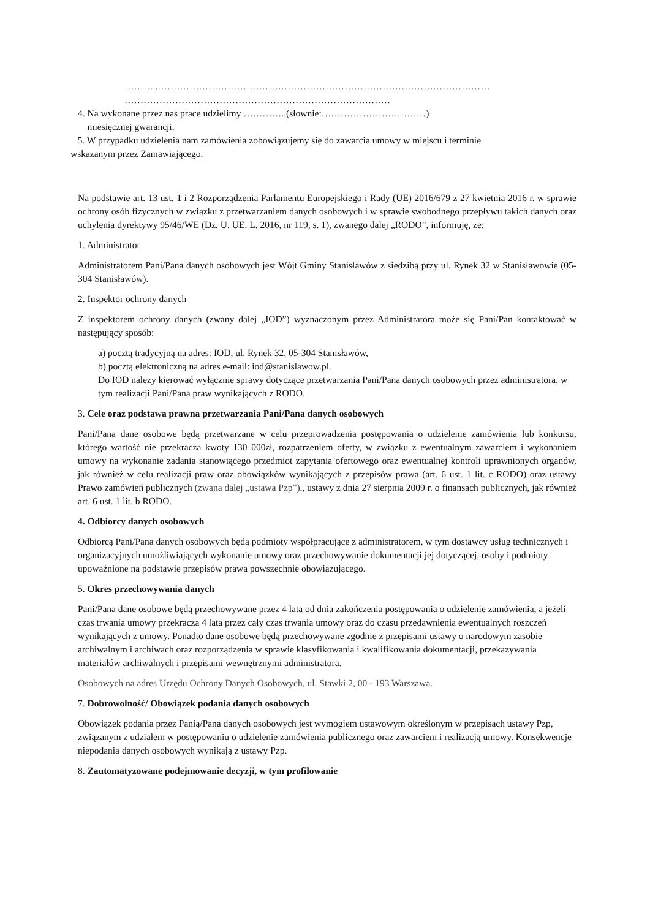………..……………………………………………………………………………………………
…………………………………………………………………………
4. Na wykonane przez nas prace udzielimy …………..(słownie:……………………………)
miesięcznej gwarancji.
5. W przypadku udzielenia nam zamówienia zobowiązujemy się do zawarcia umowy w miejscu i terminie
wskazanym przez Zamawiającego.
Na podstawie art. 13 ust. 1 i 2 Rozporządzenia Parlamentu Europejskiego i Rady (UE) 2016/679 z 27 kwietnia 2016 r. w sprawie ochrony osób fizycznych w związku z przetwarzaniem danych osobowych i w sprawie swobodnego przepływu takich danych oraz uchylenia dyrektywy 95/46/WE (Dz. U. UE. L. 2016, nr 119, s. 1), zwanego dalej „RODO”, informuję, że:
1. Administrator
Administratorem Pani/Pana danych osobowych jest Wójt Gminy Stanisławów z siedzibą przy ul. Rynek 32 w Stanisławowie (05-304 Stanisławów).
2. Inspektor ochrony danych
Z inspektorem ochrony danych (zwany dalej „IOD”) wyznaczonym przez Administratora może się Pani/Pan kontaktować w następujący sposób:
a) pocztą tradycyjną na adres: IOD, ul. Rynek 32, 05-304 Stanisławów,
b) pocztą elektroniczną na adres e-mail: iod@stanislawow.pl.
Do IOD należy kierować wyłącznie sprawy dotyczące przetwarzania Pani/Pana danych osobowych przez administratora, w tym realizacji Pani/Pana praw wynikających z RODO.
3. Cele oraz podstawa prawna przetwarzania Pani/Pana danych osobowych
Pani/Pana dane osobowe będą przetwarzane w celu przeprowadzenia postępowania o udzielenie zamówienia lub konkursu, którego wartość nie przekracza kwoty 130 000zł, rozpatrzeniem oferty, w związku z ewentualnym zawarciem i wykonaniem umowy na wykonanie zadania stanowiącego przedmiot zapytania ofertowego oraz ewentualnej kontroli uprawnionych organów, jak również w celu realizacji praw oraz obowiązków wynikających z przepisów prawa (art. 6 ust. 1 lit. c RODO) oraz ustawy Prawo zamówień publicznych (zwana dalej „ustawa Pzp”)., ustawy z dnia 27 sierpnia 2009 r. o finansach publicznych, jak również art. 6 ust. 1 lit. b RODO.
4. Odbiorcy danych osobowych
Odbiorcą Pani/Pana danych osobowych będą podmioty współpracujące z administratorem, w tym dostawcy usług technicznych i organizacyjnych umożliwiających wykonanie umowy oraz przechowywanie dokumentacji jej dotyczącej, osoby i podmioty upoważnione na podstawie przepisów prawa powszechnie obowiązującego.
5. Okres przechowywania danych
Pani/Pana dane osobowe będą przechowywane przez 4 lata od dnia zakończenia postępowania o udzielenie zamówienia, a jeżeli czas trwania umowy przekracza 4 lata przez cały czas trwania umowy oraz do czasu przedawnienia ewentualnych roszczeń wynikających z umowy. Ponadto dane osobowe będą przechowywane zgodnie z przepisami ustawy o narodowym zasobie archiwalnym i archiwach oraz rozporządzenia w sprawie klasyfikowania i kwalifikowania dokumentacji, przekazywania materiałów archiwalnych i przepisami wewnętrznymi administratora.
Osobowych na adres Urzędu Ochrony Danych Osobowych, ul. Stawki 2, 00 - 193 Warszawa.
7. Dobrowolność/ Obowiązek podania danych osobowych
Obowiązek podania przez Panią/Pana danych osobowych jest wymogiem ustawowym określonym w przepisach ustawy Pzp, związanym z udziałem w postępowaniu o udzielenie zamówienia publicznego oraz zawarciem i realizacją umowy. Konsekwencje niepodania danych osobowych wynikają z ustawy Pzp.
8. Zautomatyzowane podejmowanie decyzji, w tym profilowanie